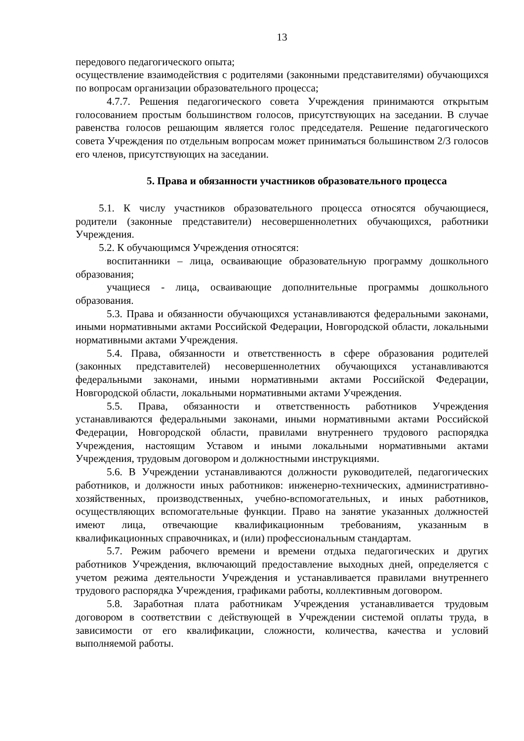13
передового педагогического опыта;
осуществление взаимодействия с родителями (законными представителями) обучающихся по вопросам организации образовательного процесса;
4.7.7. Решения педагогического совета Учреждения принимаются открытым голосованием простым большинством голосов, присутствующих на заседании. В случае равенства голосов решающим является голос председателя. Решение педагогического совета Учреждения по отдельным вопросам может приниматься большинством 2/3 голосов его членов, присутствующих на заседании.
5. Права и обязанности участников образовательного процесса
5.1. К числу участников образовательного процесса относятся обучающиеся, родители (законные представители) несовершеннолетних обучающихся, работники Учреждения.
5.2. К обучающимся Учреждения относятся:
воспитанники – лица, осваивающие образовательную программу дошкольного образования;
учащиеся - лица, осваивающие дополнительные программы дошкольного образования.
5.3. Права и обязанности обучающихся устанавливаются федеральными законами, иными нормативными актами Российской Федерации, Новгородской области, локальными нормативными актами Учреждения.
5.4. Права, обязанности и ответственность в сфере образования родителей (законных представителей) несовершеннолетних обучающихся устанавливаются федеральными законами, иными нормативными актами Российской Федерации, Новгородской области, локальными нормативными актами Учреждения.
5.5. Права, обязанности и ответственность работников Учреждения устанавливаются федеральными законами, иными нормативными актами Российской Федерации, Новгородской области, правилами внутреннего трудового распорядка Учреждения, настоящим Уставом и иными локальными нормативными актами Учреждения, трудовым договором и должностными инструкциями.
5.6. В Учреждении устанавливаются должности руководителей, педагогических работников, и должности иных работников: инженерно-технических, административно-хозяйственных, производственных, учебно-вспомогательных, и иных работников, осуществляющих вспомогательные функции. Право на занятие указанных должностей имеют лица, отвечающие квалификационным требованиям, указанным в квалификационных справочниках, и (или) профессиональным стандартам.
5.7. Режим рабочего времени и времени отдыха педагогических и других работников Учреждения, включающий предоставление выходных дней, определяется с учетом режима деятельности Учреждения и устанавливается правилами внутреннего трудового распорядка Учреждения, графиками работы, коллективным договором.
5.8. Заработная плата работникам Учреждения устанавливается трудовым договором в соответствии с действующей в Учреждении системой оплаты труда, в зависимости от его квалификации, сложности, количества, качества и условий выполняемой работы.